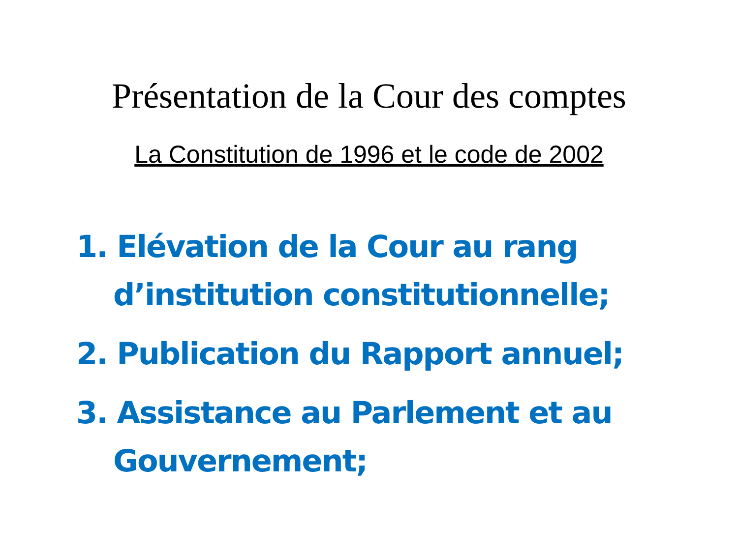Présentation de la Cour des comptes
La Constitution de 1996 et le code de 2002
1. Elévation de la Cour au rang d’institution constitutionnelle;
2. Publication du Rapport annuel;
3. Assistance au Parlement et au Gouvernement;